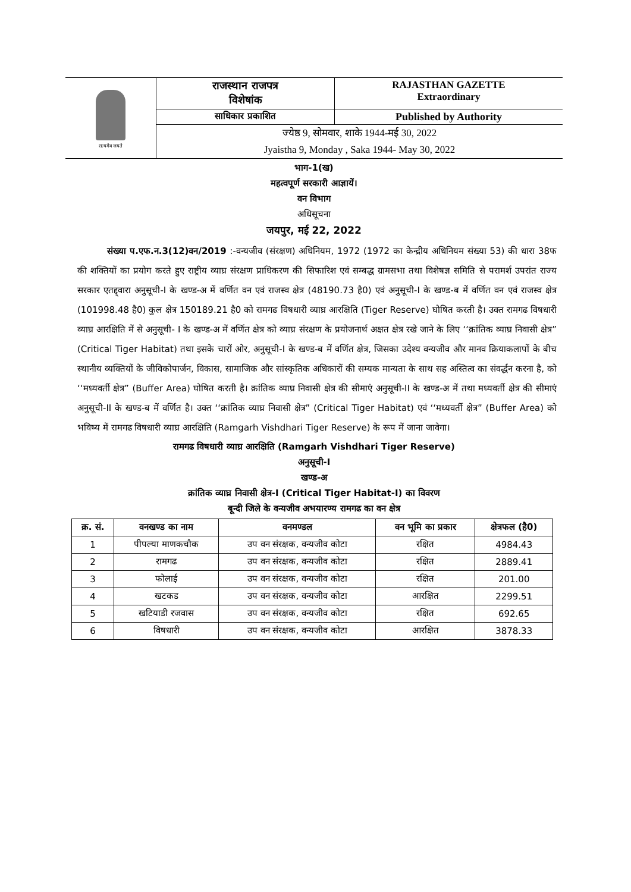सत्यमेव जयते
राजस्थान राजपत्र
विशेषांक
RAJASTHAN GAZETTE
Extraordinary
साधिकार प्रकाशित
Published by Authority
ज्येष्ठ 9, सोमवार, शाके 1944-मई 30, 2022
Jyaistha 9, Monday , Saka 1944- May 30, 2022
भाग-1(ख)
महत्वपूर्ण सरकारी आज्ञायें।
वन विभाग
अधिसूचना
जयपुर, मई 22, 2022
संख्या प.एफ.न.3(12)वन/2019 :-वन्यजीव (संरक्षण) अधिनियम, 1972 (1972 का केन्द्रीय अधिनियम संख्या 53) की धारा 38फ की शक्तियों का प्रयोग करते हुए राष्ट्रीय व्याघ्र संरक्षण प्राधिकरण की सिफारिश एवं सम्बद्ध ग्रामसभा तथा विशेषज्ञ समिति से परामर्श उपरांत राज्य सरकार एतद्द्वारा अनुसूची-I के खण्ड-अ में वर्णित वन एवं राजस्व क्षेत्र (48190.73 है0) एवं अनुसूची-I के खण्ड-ब में वर्णित वन एवं राजस्व क्षेत्र (101998.48 है0) कुल क्षेत्र 150189.21 है0 को रामगढ विषधारी व्याघ्र आरक्षिति (Tiger Reserve) घोषित करती है। उक्त रामगढ विषधारी व्याघ्र आरक्षिति में से अनुसूची- I के खण्ड-अ में वर्णित क्षेत्र को व्याघ्र संरक्षण के प्रयोजनार्थ अक्षत क्षेत्र रखे जाने के लिए ‘‘क्रांतिक व्याघ्र निवासी क्षेत्र” (Critical Tiger Habitat) तथा इसके चारों ओर, अनुसूची-I के खण्ड-ब में वर्णित क्षेत्र, जिसका उदेश्य वन्यजीव और मानव क्रियाकलापों के बीच स्थानीय व्यक्तियों के जीविकोपार्जन, विकास, सामाजिक और सांस्कृतिक अधिकारों की सम्यक मान्यता के साथ सह अस्तित्व का संवर्द्धन करना है, को ‘‘मध्यवर्ती क्षेत्र” (Buffer Area) घोषित करती है। क्रांतिक व्याघ्र निवासी क्षेत्र की सीमाएं अनुसूची-II के खण्ड-अ में तथा मध्यवर्ती क्षेत्र की सीमाएं अनुसूची-II के खण्ड-ब में वर्णित है। उक्त ‘‘क्रांतिक व्याघ्र निवासी क्षेत्र” (Critical Tiger Habitat) एवं ‘‘मध्यवर्ती क्षेत्र” (Buffer Area) को भविष्य में रामगढ विषधारी व्याघ्र आरक्षिति (Ramgarh Vishdhari Tiger Reserve) के रूप में जाना जावेगा।
रामगढ विषधारी व्याघ्र आरक्षिति (Ramgarh Vishdhari Tiger Reserve)
अनुसूची-I
खण्ड-अ
क्रांतिक व्याघ्र निवासी क्षेत्र-I (Critical Tiger Habitat-I) का विवरण
बून्दी जिले के वन्यजीव अभयारण्य रामगढ का वन क्षेत्र
| क्र. सं. | वनखण्ड का नाम | वनमण्डल | वन भूमि का प्रकार | क्षेत्रफल (है0) |
| --- | --- | --- | --- | --- |
| 1 | पीपल्या माणकचौक | उप वन संरक्षक, वन्यजीव कोटा | रक्षित | 4984.43 |
| 2 | रामगढ | उप वन संरक्षक, वन्यजीव कोटा | रक्षित | 2889.41 |
| 3 | फोलाई | उप वन संरक्षक, वन्यजीव कोटा | रक्षित | 201.00 |
| 4 | खटकड | उप वन संरक्षक, वन्यजीव कोटा | आरक्षित | 2299.51 |
| 5 | खटियाडी रजवास | उप वन संरक्षक, वन्यजीव कोटा | रक्षित | 692.65 |
| 6 | विषधारी | उप वन संरक्षक, वन्यजीव कोटा | आरक्षित | 3878.33 |